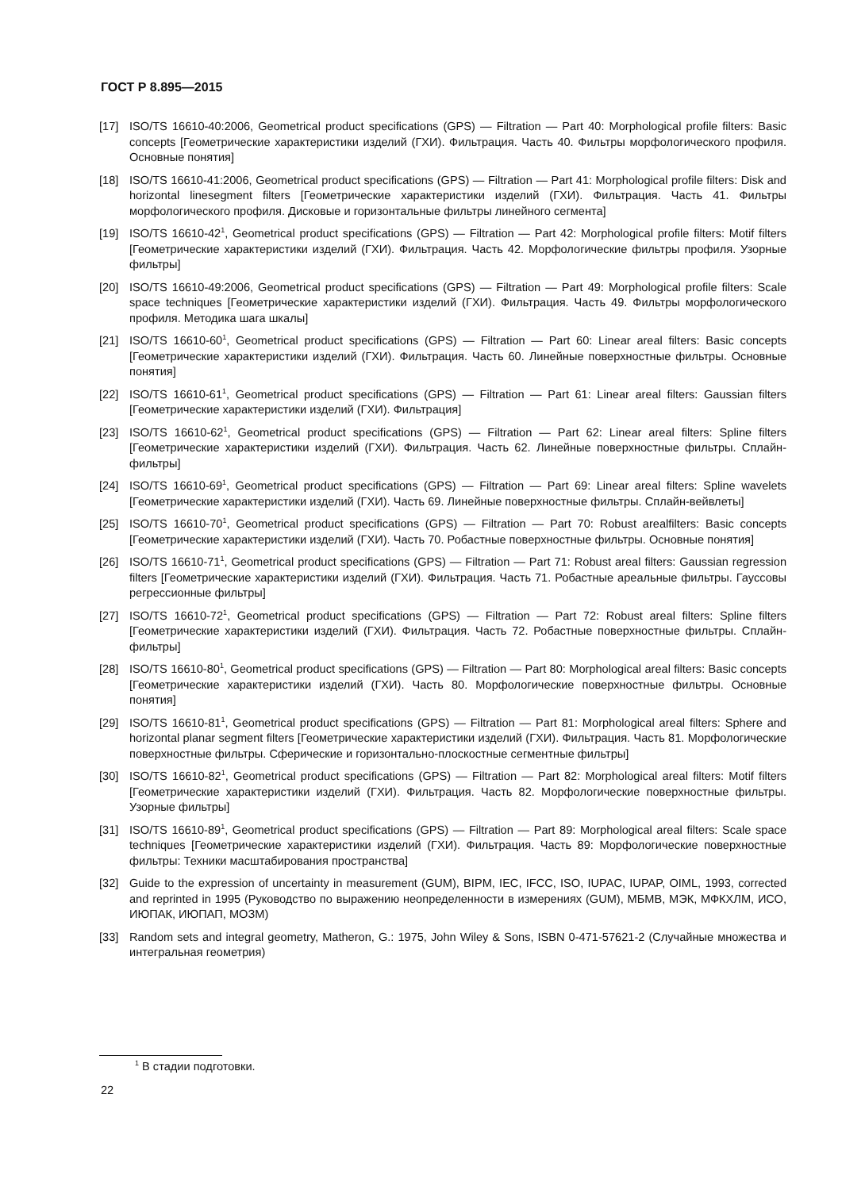ГОСТ Р 8.895—2015
[17] ISO/TS 16610-40:2006, Geometrical product specifications (GPS) — Filtration — Part 40: Morphological profile filters: Basic concepts [Геометрические характеристики изделий (ГХИ). Фильтрация. Часть 40. Фильтры морфологического профиля. Основные понятия]
[18] ISO/TS 16610-41:2006, Geometrical product specifications (GPS) — Filtration — Part 41: Morphological profile filters: Disk and horizontal linesegment filters [Геометрические характеристики изделий (ГХИ). Фильтрация. Часть 41. Фильтры морфологического профиля. Дисковые и горизонтальные фильтры линейного сегмента]
[19] ISO/TS 16610-42<sup>1</sup>, Geometrical product specifications (GPS) — Filtration — Part 42: Morphological profile filters: Motif filters [Геометрические характеристики изделий (ГХИ). Фильтрация. Часть 42. Морфологические фильтры профиля. Узорные фильтры]
[20] ISO/TS 16610-49:2006, Geometrical product specifications (GPS) — Filtration — Part 49: Morphological profile filters: Scale space techniques [Геометрические характеристики изделий (ГХИ). Фильтрация. Часть 49. Фильтры морфологического профиля. Методика шага шкалы]
[21] ISO/TS 16610-60<sup>1</sup>, Geometrical product specifications (GPS) — Filtration — Part 60: Linear areal filters: Basic concepts [Геометрические характеристики изделий (ГХИ). Фильтрация. Часть 60. Линейные поверхностные фильтры. Основные понятия]
[22] ISO/TS 16610-61<sup>1</sup>, Geometrical product specifications (GPS) — Filtration — Part 61: Linear areal filters: Gaussian filters [Геометрические характеристики изделий (ГХИ). Фильтрация]
[23] ISO/TS 16610-62<sup>1</sup>, Geometrical product specifications (GPS) — Filtration — Part 62: Linear areal filters: Spline filters [Геометрические характеристики изделий (ГХИ). Фильтрация. Часть 62. Линейные поверхностные фильтры. Сплайн-фильтры]
[24] ISO/TS 16610-69<sup>1</sup>, Geometrical product specifications (GPS) — Filtration — Part 69: Linear areal filters: Spline wavelets [Геометрические характеристики изделий (ГХИ). Часть 69. Линейные поверхностные фильтры. Сплайн-вейвлеты]
[25] ISO/TS 16610-70<sup>1</sup>, Geometrical product specifications (GPS) — Filtration — Part 70: Robust arealfilters: Basic concepts [Геометрические характеристики изделий (ГХИ). Часть 70. Робастные поверхностные фильтры. Основные понятия]
[26] ISO/TS 16610-71<sup>1</sup>, Geometrical product specifications (GPS) — Filtration — Part 71: Robust areal filters: Gaussian regression filters [Геометрические характеристики изделий (ГХИ). Фильтрация. Часть 71. Робастные ареальные фильтры. Гауссовы регрессионные фильтры]
[27] ISO/TS 16610-72<sup>1</sup>, Geometrical product specifications (GPS) — Filtration — Part 72: Robust areal filters: Spline filters [Геометрические характеристики изделий (ГХИ). Фильтрация. Часть 72. Робастные поверхностные фильтры. Сплайн-фильтры]
[28] ISO/TS 16610-80<sup>1</sup>, Geometrical product specifications (GPS) — Filtration — Part 80: Morphological areal filters: Basic concepts [Геометрические характеристики изделий (ГХИ). Часть 80. Морфологические поверхностные фильтры. Основные понятия]
[29] ISO/TS 16610-81<sup>1</sup>, Geometrical product specifications (GPS) — Filtration — Part 81: Morphological areal filters: Sphere and horizontal planar segment filters [Геометрические характеристики изделий (ГХИ). Фильтрация. Часть 81. Морфологические поверхностные фильтры. Сферические и горизонтально-плоскостные сегментные фильтры]
[30] ISO/TS 16610-82<sup>1</sup>, Geometrical product specifications (GPS) — Filtration — Part 82: Morphological areal filters: Motif filters [Геометрические характеристики изделий (ГХИ). Фильтрация. Часть 82. Морфологические поверхностные фильтры. Узорные фильтры]
[31] ISO/TS 16610-89<sup>1</sup>, Geometrical product specifications (GPS) — Filtration — Part 89: Morphological areal filters: Scale space techniques [Геометрические характеристики изделий (ГХИ). Фильтрация. Часть 89: Морфологические поверхностные фильтры: Техники масштабирования пространства]
[32] Guide to the expression of uncertainty in measurement (GUM), BIPM, IEC, IFCC, ISO, IUPAC, IUPAP, OIML, 1993, corrected and reprinted in 1995 (Руководство по выражению неопределенности в измерениях (GUM), МБМВ, МЭК, МФКХЛМ, ИСО, ИЮПАК, ИЮПАП, МОЗМ)
[33] Random sets and integral geometry, Matheron, G.: 1975, John Wiley & Sons, ISBN 0-471-57621-2 (Случайные множества и интегральная геометрия)
<sup>1</sup> В стадии подготовки.
22